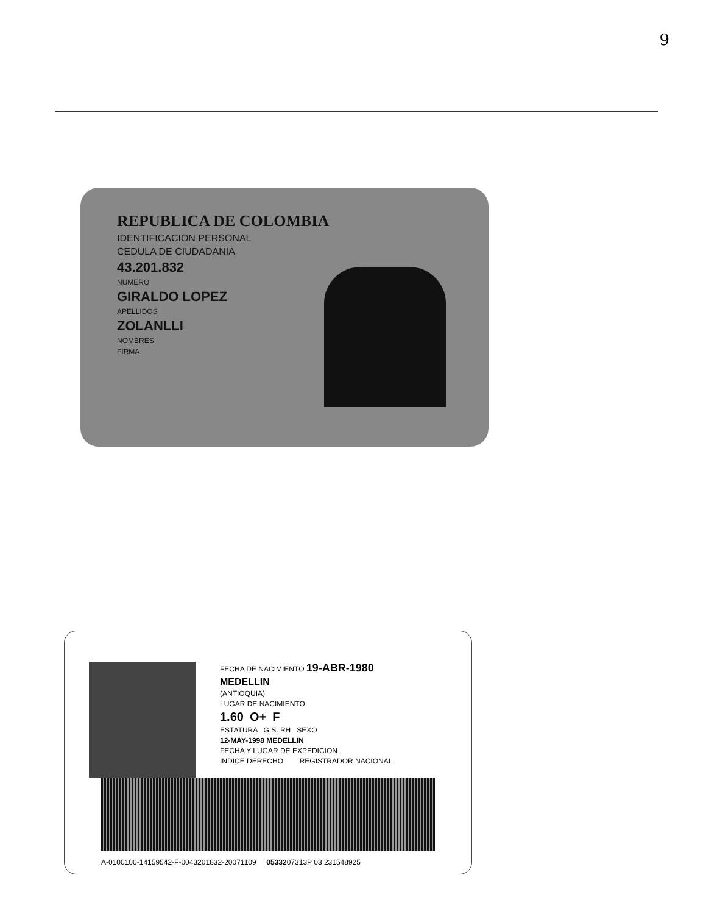9
REPUBLICA DE COLOMBIA
IDENTIFICACION PERSONAL
CEDULA DE CIUDADANIA
43.201.832
NUMERO
GIRALDO LOPEZ
APELLIDOS
ZOLANLLI
NOMBRES
FIRMA
FECHA DE NACIMIENTO 19-ABR-1980
MEDELLIN
(ANTIOQUIA)
LUGAR DE NACIMIENTO
1.60 O+ F
ESTATURA G.S. RH SEXO
12-MAY-1998 MEDELLIN
FECHA Y LUGAR DE EXPEDICION
INDICE DERECHO REGISTRADOR NACIONAL
A-0100100-14159542-F-0043201832-20071109 0533207313P 03 231548925